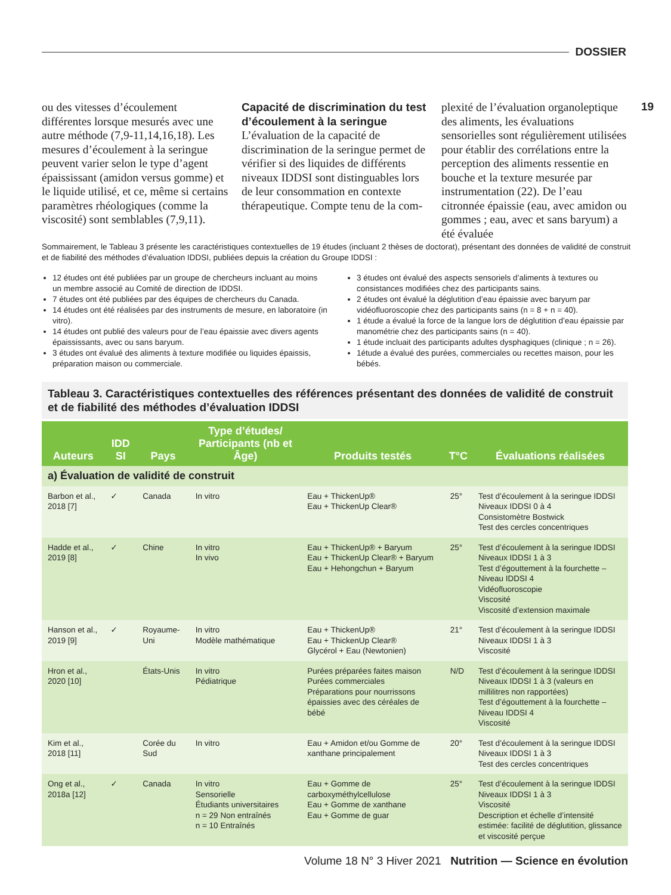DOSSIER
19
ou des vitesses d’écoulement différentes lorsque mesurés avec une autre méthode (7,9-11,14,16,18). Les mesures d’écoulement à la seringue peuvent varier selon le type d’agent épaississant (amidon versus gomme) et le liquide utilisé, et ce, même si certains paramètres rhéologiques (comme la viscosité) sont semblables (7,9,11).
Capacité de discrimination du test d’écoulement à la seringue
L’évaluation de la capacité de discrimination de la seringue permet de vérifier si des liquides de différents niveaux IDDSI sont distinguables lors de leur consommation en contexte thérapeutique. Compte tenu de la com-
plexité de l’évaluation organoleptique des aliments, les évaluations sensorielles sont régulièrement utilisées pour établir des corrélations entre la perception des aliments ressentie en bouche et la texture mesurée par instrumentation (22). De l’eau citronnée épaissie (eau, avec amidon ou gommes ; eau, avec et sans baryum) a été évaluée
Sommairement, le Tableau 3 présente les caractéristiques contextuelles de 19 études (incluant 2 thèses de doctorat), présentant des données de validité de construit et de fiabilité des méthodes d’évaluation IDDSI, publiées depuis la création du Groupe IDDSI :
12 études ont été publiées par un groupe de chercheurs incluant au moins un membre associé au Comité de direction de IDDSI.
7 études ont été publiées par des équipes de chercheurs du Canada.
14 études ont été réalisées par des instruments de mesure, en laboratoire (in vitro).
14 études ont publié des valeurs pour de l’eau épaissie avec divers agents épaississants, avec ou sans baryum.
3 études ont évalué des aliments à texture modifiée ou liquides épaissis, préparation maison ou commerciale.
3 études ont évalué des aspects sensoriels d’aliments à textures ou consistances modifiées chez des participants sains.
2 études ont évalué la déglutition d’eau épaissie avec baryum par vidéofluoroscopie chez des participants sains (n = 8 + n = 40).
1 étude a évalué la force de la langue lors de déglutition d’eau épaissie par manométrie chez des participants sains (n = 40).
1 étude incluait des participants adultes dysphagiques (clinique ; n = 26).
1étude a évalué des purées, commerciales ou recettes maison, pour les bébés.
Tableau 3. Caractéristiques contextuelles des références présentant des données de validité de construit et de fiabilité des méthodes d’évaluation IDDSI
| Auteurs | IDD SI | Pays | Type d’études/ Participants (nb et Âge) | Produits testés | T°C | Évaluations réalisées |
| --- | --- | --- | --- | --- | --- | --- |
| a) Évaluation de validité de construit | | | | | | |
| Barbon et al., 2018 [7] | ✓ | Canada | In vitro | Eau + ThickenUp® Eau + ThickenUp Clear® | 25° | Test d’écoulement à la seringue IDDSI Niveaux IDDSI 0 à 4 Consistomètre Bostwick Test des cercles concentriques |
| Hadde et al., 2019 [8] | ✓ | Chine | In vitro In vivo | Eau + ThickenUp® + Baryum Eau + ThickenUp Clear® + Baryum Eau + Hehongchun + Baryum | 25° | Test d’écoulement à la seringue IDDSI Niveaux IDDSI 1 à 3 Test d’égouttement à la fourchette – Niveau IDDSI 4 Vidéofluoroscopie Viscosité Viscosité d’extension maximale |
| Hanson et al., 2019 [9] | ✓ | Royaume-Uni | In vitro Modèle mathématique | Eau + ThickenUp® Eau + ThickenUp Clear® Glycérol + Eau (Newtonien) | 21° | Test d’écoulement à la seringue IDDSI Niveaux IDDSI 1 à 3 Viscosité |
| Hron et al., 2020 [10] | | États-Unis | In vitro Pédiatrique | Purées préparées faites maison Purées commerciales Préparations pour nourrissons épaissies avec des céréales de bébé | N/D | Test d’écoulement à la seringue IDDSI Niveaux IDDSI 1 à 3 (valeurs en millilitres non rapportées) Test d’égouttement à la fourchette – Niveau IDDSI 4 Viscosité |
| Kim et al., 2018 [11] | | Corée du Sud | In vitro | Eau + Amidon et/ou Gomme de xanthane principalement | 20° | Test d’écoulement à la seringue IDDSI Niveaux IDDSI 1 à 3 Test des cercles concentriques |
| Ong et al., 2018a [12] | ✓ | Canada | In vitro Sensorielle Étudiants universitaires n = 29 Non entraînés n = 10 Entraînés | Eau + Gomme de carboxyméthylcellulose Eau + Gomme de xanthane Eau + Gomme de guar | 25° | Test d’écoulement à la seringue IDDSI Niveaux IDDSI 1 à 3 Viscosité Description et échelle d’intensité estimée: facilité de déglutition, glissance et viscosité perçue |
Volume 18 N° 3 Hiver 2021 Nutrition — Science en évolution